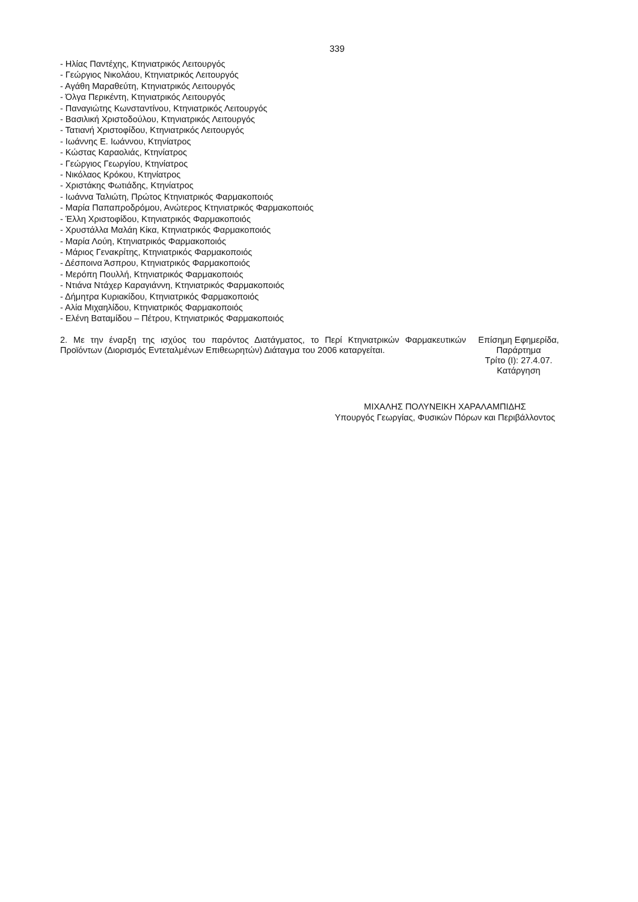339
- Ηλίας Παντέχης, Κτηνιατρικός Λειτουργός
- Γεώργιος Νικολάου, Κτηνιατρικός Λειτουργός
- Αγάθη Μαραθεύτη, Κτηνιατρικός Λειτουργός
- Όλγα Περικέντη, Κτηνιατρικός Λειτουργός
- Παναγιώτης Κωνσταντίνου, Κτηνιατρικός Λειτουργός
- Βασιλική Χριστοδούλου, Κτηνιατρικός Λειτουργός
- Τατιανή Χριστοφίδου, Κτηνιατρικός Λειτουργός
- Ιωάννης Ε. Ιωάννου, Κτηνίατρος
- Κώστας Καραολιάς, Κτηνίατρος
- Γεώργιος Γεωργίου, Κτηνίατρος
- Νικόλαος Κρόκου, Κτηνίατρος
- Χριστάκης Φωτιάδης, Κτηνίατρος
- Ιωάννα Ταλιώτη, Πρώτος Κτηνιατρικός Φαρμακοποιός
- Μαρία Παπαπροδρόμου, Ανώτερος Κτηνιατρικός Φαρμακοποιός
- Έλλη Χριστοφίδου, Κτηνιατρικός Φαρμακοποιός
- Χρυστάλλα Μαλάη Κίκα, Κτηνιατρικός Φαρμακοποιός
- Μαρία Λούη, Κτηνιατρικός Φαρμακοποιός
- Μάριος Γενακρίτης, Κτηνιατρικός Φαρμακοποιός
- Δέσποινα Άσπρου, Κτηνιατρικός Φαρμακοποιός
- Μερόπη Πουλλή, Κτηνιατρικός Φαρμακοποιός
- Ντιάνα Ντάχερ Καραγιάννη, Κτηνιατρικός Φαρμακοποιός
- Δήμητρα Κυριακίδου, Κτηνιατρικός Φαρμακοποιός
- Αλία Μιχαηλίδου, Κτηνιατρικός Φαρμακοποιός
- Ελένη Βαταμίδου – Πέτρου, Κτηνιατρικός Φαρμακοποιός
2. Με την έναρξη της ισχύος του παρόντος Διατάγματος, το Περί Κτηνιατρικών Φαρμακευτικών Προϊόντων (Διορισμός Εντεταλμένων Επιθεωρητών) Διάταγμα του 2006 καταργείται.
Επίσημη Εφημερίδα,
Παράρτημα
Τρίτο (Ι): 27.4.07.
Κατάργηση
ΜΙΧΑΛΗΣ ΠΟΛΥΝΕΙΚΗ ΧΑΡΑΛΑΜΠΙΔΗΣ
Υπουργός Γεωργίας, Φυσικών Πόρων και Περιβάλλοντος